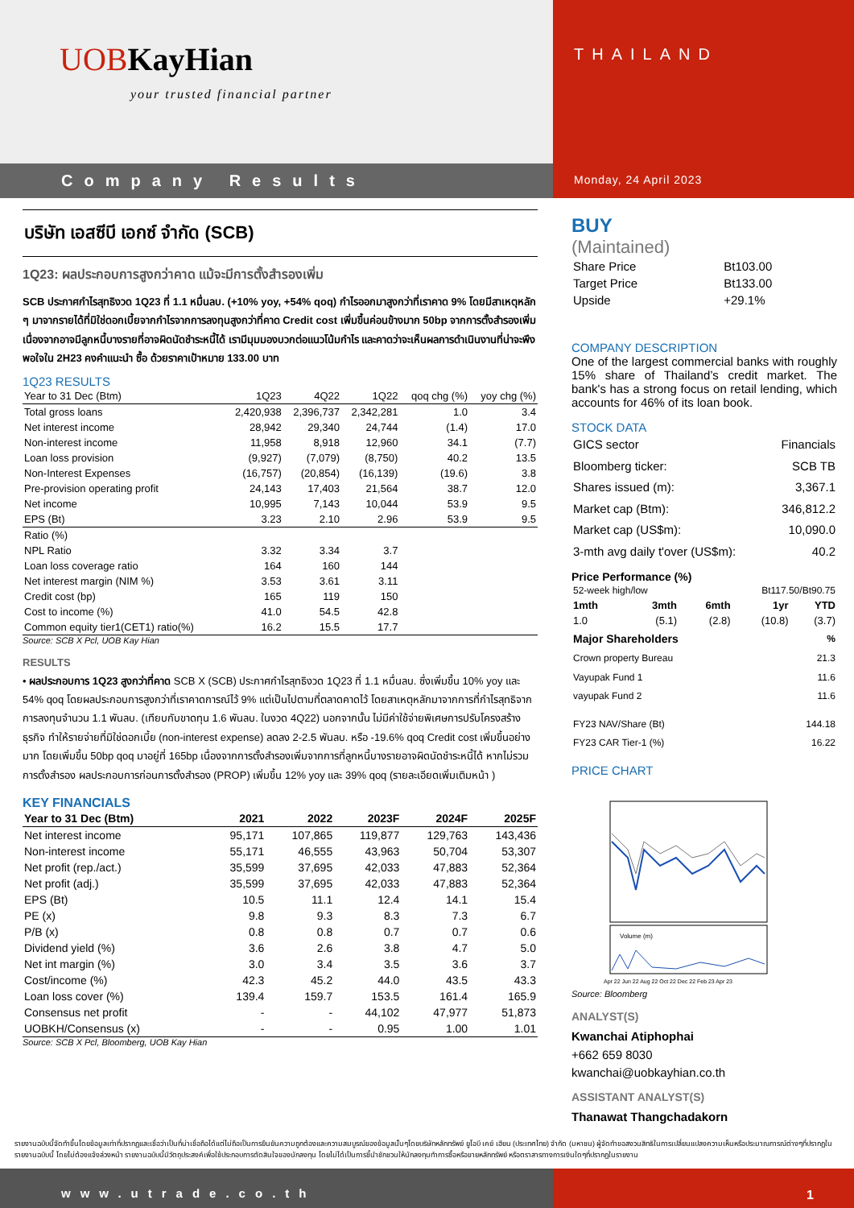UOB KayHian
your trusted financial partner
THAILAND
Company Results
Monday, 24 April 2023
บริษัท เอสซีบี เอกซ์ จำกัด (SCB)
1Q23: ผลประกอบการสูงกว่าคาด แม้จะมีการตั้งสำรองเพิ่ม
SCB ประกาศกำไรสุทธิงวด 1Q23 ที่ 1.1 หมื่นลบ. (+10% yoy, +54% qoq) กำไรออกมาสูงกว่าที่เราคาด 9% โดยมีสาเหตุหลัก ๆ มาจากรายได้ที่มิใช่ดอกเบี้ยจากกำไรจากการลงทุนสูงกว่าที่คาด Credit cost เพิ่มขึ้นค่อนข้างมาก 50bp จากการตั้งสำรองเพิ่ม เนื่องจากอาจมีลูกหนี้บางรายที่อาจผิดนัดชำระหนี้ได้ เรามีมุมมองบวกต่อแนวโน้มกำไร และคาดว่าจะเห็นผลการดำเนินงานที่น่าจะพึงพอใจใน 2H23 คงคำแนะนำ ซื้อ ด้วยราคาเป้าหมาย 133.00 บาท
1Q23 RESULTS
| Year to 31 Dec (Btm) | 1Q23 | 4Q22 | 1Q22 | qoq chg (%) | yoy chg (%) |
| --- | --- | --- | --- | --- | --- |
| Total gross loans | 2,420,938 | 2,396,737 | 2,342,281 | 1.0 | 3.4 |
| Net interest income | 28,942 | 29,340 | 24,744 | (1.4) | 17.0 |
| Non-interest income | 11,958 | 8,918 | 12,960 | 34.1 | (7.7) |
| Loan loss provision | (9,927) | (7,079) | (8,750) | 40.2 | 13.5 |
| Non-Interest Expenses | (16,757) | (20,854) | (16,139) | (19.6) | 3.8 |
| Pre-provision operating profit | 24,143 | 17,403 | 21,564 | 38.7 | 12.0 |
| Net income | 10,995 | 7,143 | 10,044 | 53.9 | 9.5 |
| EPS (Bt) | 3.23 | 2.10 | 2.96 | 53.9 | 9.5 |
| Ratio (%) | | | | | |
| NPL Ratio | 3.32 | 3.34 | 3.7 | | |
| Loan loss coverage ratio | 164 | 160 | 144 | | |
| Net interest margin (NIM %) | 3.53 | 3.61 | 3.11 | | |
| Credit cost (bp) | 165 | 119 | 150 | | |
| Cost to income (%) | 41.0 | 54.5 | 42.8 | | |
| Common equity tier1(CET1) ratio(%) | 16.2 | 15.5 | 17.7 | | |
Source: SCB X Pcl, UOB Kay Hian
RESULTS
• ผลประกอบการ 1Q23 สูงกว่าที่คาด SCB X (SCB) ประกาศกำไรสุทธิงวด 1Q23 ที่ 1.1 หมื่นลบ. ซึ่งเพิ่มขึ้น 10% yoy และ 54% qoq โดยผลประกอบการสูงกว่าที่เราคาดการณ์ไว้ 9% แต่เป็นไปตามที่ตลาดคาดไว้ โดยสาเหตุหลักมาจากการที่กำไรสุทธิจากการลงทุนจำนวน 1.1 พันลบ. (เทียบกับขาดทุน 1.6 พันลบ. ในงวด 4Q22) นอกจากนั้น ไม่มีค่าใช้จ่ายพิเศษการปรับโครงสร้างธุรกิจ ทำให้รายจ่ายที่มิใช่ดอกเบี้ย (non-interest expense) ลดลง 2-2.5 พันลบ. หรือ -19.6% qoq Credit cost เพิ่มขึ้นอย่างมาก โดยเพิ่มขึ้น 50bp qoq มาอยู่ที่ 165bp เนื่องจากการตั้งสำรองเพิ่มจากการที่ลูกหนี้บางรายอาจผิดนัดชำระหนี้ได้ หากไม่รวมการตั้งสำรอง ผลประกอบการก่อนการตั้งสำรอง (PROP) เพิ่มขึ้น 12% yoy และ 39% qoq (รายละเอียดเพิ่มเติมหน้า )
KEY FINANCIALS
| Year to 31 Dec (Btm) | 2021 | 2022 | 2023F | 2024F | 2025F |
| --- | --- | --- | --- | --- | --- |
| Net interest income | 95,171 | 107,865 | 119,877 | 129,763 | 143,436 |
| Non-interest income | 55,171 | 46,555 | 43,963 | 50,704 | 53,307 |
| Net profit (rep./act.) | 35,599 | 37,695 | 42,033 | 47,883 | 52,364 |
| Net profit (adj.) | 35,599 | 37,695 | 42,033 | 47,883 | 52,364 |
| EPS (Bt) | 10.5 | 11.1 | 12.4 | 14.1 | 15.4 |
| PE (x) | 9.8 | 9.3 | 8.3 | 7.3 | 6.7 |
| P/B (x) | 0.8 | 0.8 | 0.7 | 0.7 | 0.6 |
| Dividend yield (%) | 3.6 | 2.6 | 3.8 | 4.7 | 5.0 |
| Net int margin (%) | 3.0 | 3.4 | 3.5 | 3.6 | 3.7 |
| Cost/income (%) | 42.3 | 45.2 | 44.0 | 43.5 | 43.3 |
| Loan loss cover (%) | 139.4 | 159.7 | 153.5 | 161.4 | 165.9 |
| Consensus net profit | - | - | 44,102 | 47,977 | 51,873 |
| UOBKH/Consensus (x) | - | - | 0.95 | 1.00 | 1.01 |
Source: SCB X Pcl, Bloomberg, UOB Kay Hian
BUY
(Maintained)
| Share Price | Bt103.00 |
| Target Price | Bt133.00 |
| Upside | +29.1% |
COMPANY DESCRIPTION
One of the largest commercial banks with roughly 15% share of Thailand’s credit market. The bank's has a strong focus on retail lending, which accounts for 46% of its loan book.
STOCK DATA
| GICS sector | Financials |
| Bloomberg ticker: | SCB TB |
| Shares issued (m): | 3,367.1 |
| Market cap (Btm): | 346,812.2 |
| Market cap (US$m): | 10,090.0 |
| 3-mth avg daily t'over (US$m): | 40.2 |
Price Performance (%)
| 52-week high/low | Bt117.50/Bt90.75 |
| 1mth | 3mth | 6mth | 1yr | YTD |
| --- | --- | --- | --- | --- |
| 1.0 | (5.1) | (2.8) | (10.8) | (3.7) |
| Major Shareholders | % |
| Crown property Bureau | 21.3 |
| Vayupak Fund 1 | 11.6 |
| vayupak Fund 2 | 11.6 |
| FY23 NAV/Share (Bt) | 144.18 |
| FY23 CAR Tier-1 (%) | 16.22 |
PRICE CHART
Volume (m)
Apr 22 Jun 22 Aug 22 Oct 22 Dec 22 Feb 23 Apr 23
Source: Bloomberg
ANALYST(S)
Kwanchai Atiphophai
+662 659 8030
kwanchai@uobkayhian.co.th
ASSISTANT ANALYST(S)
Thanawat Thangchadakorn
รายงานฉบับนี้จัดทำขึ้นโดยข้อมูลเท่าที่ปรากฏและเชื่อว่าเป็นที่น่าเชื่อถือได้แต่ไม่ถือเป็นการยืนยันความถูกต้องและความสมบูรณ์ของข้อมูลนั้นๆโดยบริษัทหลักทรัพย์ ยูโอบี เคย์ เฮียน (ประเทศไทย) จำกัด (มหาชน) ผู้จัดทำขอสงวนสิทธิในการเปลี่ยนแปลงความเห็นหรือประมาณการณ์ต่างๆที่ปรากฏในรายงานฉบับนี้ โดยไม่ต้องแจ้งล่วงหน้า รายงานฉบับนี้มีวัตถุประสงค์เพื่อใช้ประกอบการตัดสินใจของนักลงทุน โดยไม่ได้เป็นการชี้นำชักชวนให้นักลงทุนทำการซื้อหรือขายหลักทรัพย์ หรือตราสารทางการเงินใดๆที่ปรากฏในรายงาน
www.utrade.co.th 1